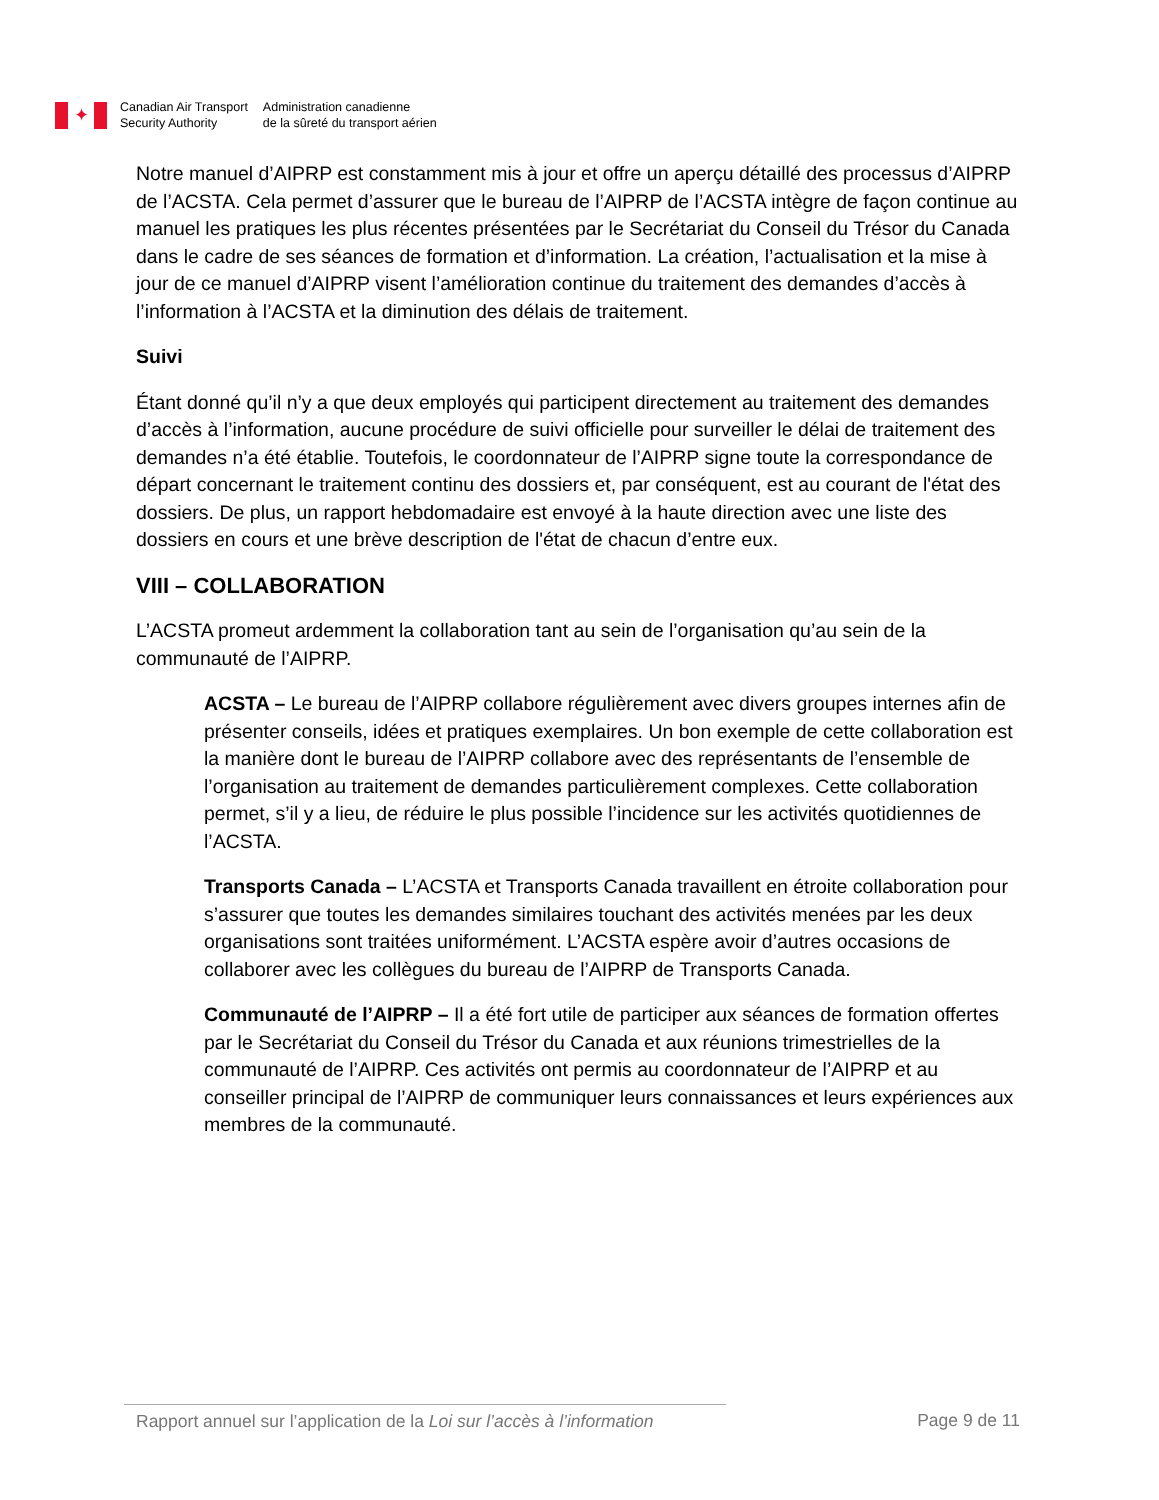✦
Canadian Air Transport
Security Authority
Administration canadienne
de la sûreté du transport aérien
Notre manuel d’AIPRP est constamment mis à jour et offre un aperçu détaillé des processus d’AIPRP de l’ACSTA. Cela permet d’assurer que le bureau de l’AIPRP de l’ACSTA intègre de façon continue au manuel les pratiques les plus récentes présentées par le Secrétariat du Conseil du Trésor du Canada dans le cadre de ses séances de formation et d’information. La création, l’actualisation et la mise à jour de ce manuel d’AIPRP visent l’amélioration continue du traitement des demandes d’accès à l’information à l’ACSTA et la diminution des délais de traitement.
Suivi
Étant donné qu’il n’y a que deux employés qui participent directement au traitement des demandes d’accès à l’information, aucune procédure de suivi officielle pour surveiller le délai de traitement des demandes n’a été établie. Toutefois, le coordonnateur de l’AIPRP signe toute la correspondance de départ concernant le traitement continu des dossiers et, par conséquent, est au courant de l'état des dossiers. De plus, un rapport hebdomadaire est envoyé à la haute direction avec une liste des dossiers en cours et une brève description de l'état de chacun d’entre eux.
VIII – COLLABORATION
L’ACSTA promeut ardemment la collaboration tant au sein de l’organisation qu’au sein de la communauté de l’AIPRP.
ACSTA – Le bureau de l’AIPRP collabore régulièrement avec divers groupes internes afin de présenter conseils, idées et pratiques exemplaires. Un bon exemple de cette collaboration est la manière dont le bureau de l’AIPRP collabore avec des représentants de l’ensemble de l’organisation au traitement de demandes particulièrement complexes. Cette collaboration permet, s’il y a lieu, de réduire le plus possible l’incidence sur les activités quotidiennes de l’ACSTA.
Transports Canada – L’ACSTA et Transports Canada travaillent en étroite collaboration pour s’assurer que toutes les demandes similaires touchant des activités menées par les deux organisations sont traitées uniformément. L’ACSTA espère avoir d’autres occasions de collaborer avec les collègues du bureau de l’AIPRP de Transports Canada.
Communauté de l’AIPRP – Il a été fort utile de participer aux séances de formation offertes par le Secrétariat du Conseil du Trésor du Canada et aux réunions trimestrielles de la communauté de l’AIPRP. Ces activités ont permis au coordonnateur de l’AIPRP et au conseiller principal de l’AIPRP de communiquer leurs connaissances et leurs expériences aux membres de la communauté.
Rapport annuel sur l’application de la Loi sur l’accès à l’information
Page 9 de 11